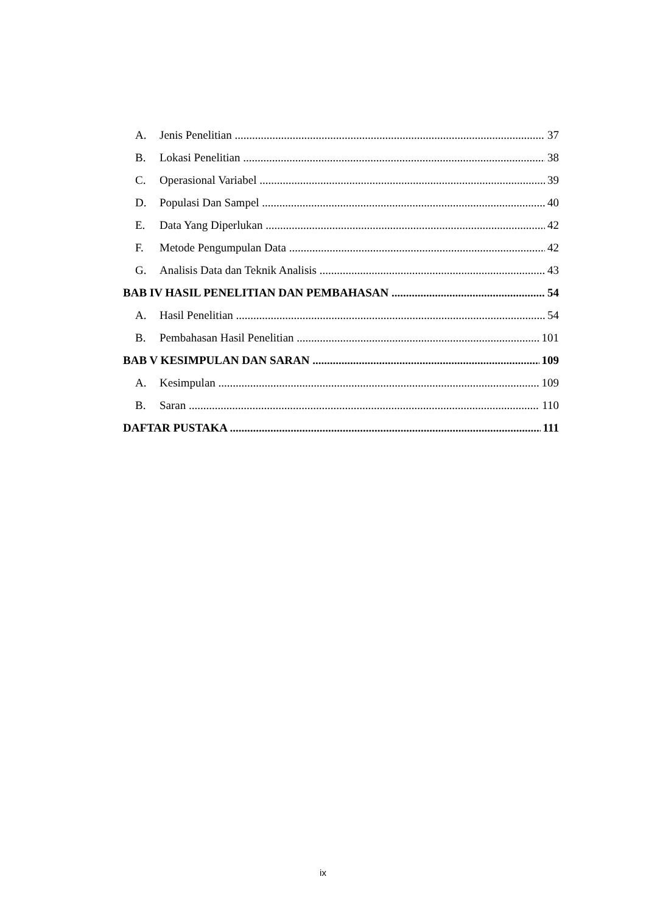A. Jenis Penelitian 37
B. Lokasi Penelitian 38
C. Operasional Variabel 39
D. Populasi Dan Sampel 40
E. Data Yang Diperlukan 42
F. Metode Pengumpulan Data 42
G. Analisis Data dan Teknik Analisis 43
BAB IV HASIL PENELITIAN DAN PEMBAHASAN 54
A. Hasil Penelitian 54
B. Pembahasan Hasil Penelitian 101
BAB V KESIMPULAN DAN SARAN 109
A. Kesimpulan 109
B. Saran 110
DAFTAR PUSTAKA 111
ix